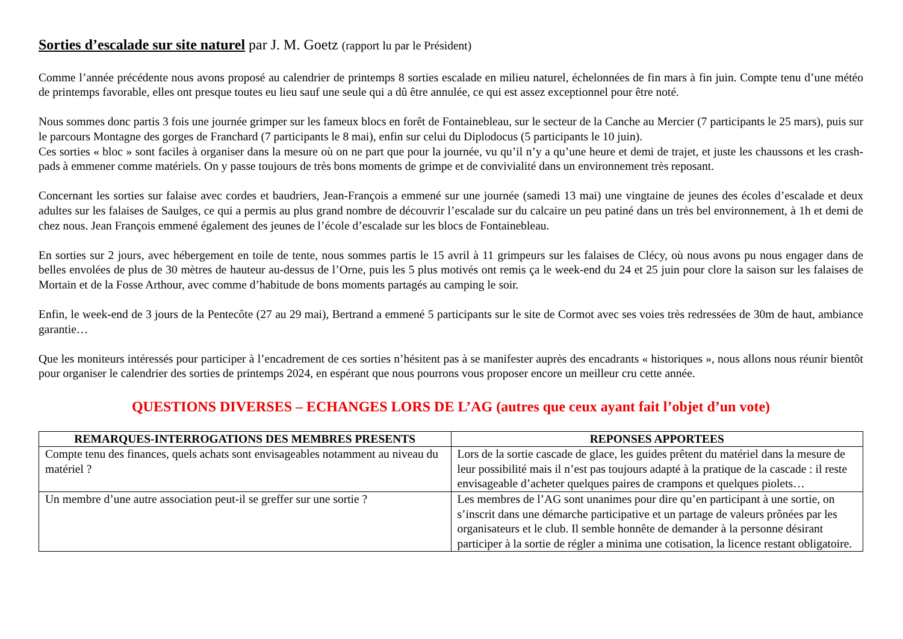Sorties d’escalade sur site naturel par J. M. Goetz (rapport lu par le Président)
Comme l’année précédente nous avons proposé au calendrier de printemps 8 sorties escalade en milieu naturel, échelonnées de fin mars à fin juin. Compte tenu d’une météo de printemps favorable, elles ont presque toutes eu lieu sauf une seule qui a dû être annulée, ce qui est assez exceptionnel pour être noté.
Nous sommes donc partis 3 fois une journée grimper sur les fameux blocs en forêt de Fontainebleau, sur le secteur de la Canche au Mercier (7 participants le 25 mars), puis sur le parcours Montagne des gorges de Franchard (7 participants le 8 mai), enfin sur celui du Diplodocus (5 participants le 10 juin).
Ces sorties « bloc » sont faciles à organiser dans la mesure où on ne part que pour la journée, vu qu’il n’y a qu’une heure et demi de trajet, et juste les chaussons et les crash-pads à emmener comme matériels. On y passe toujours de très bons moments de grimpe et de convivialité dans un environnement très reposant.
Concernant les sorties sur falaise avec cordes et baudriers, Jean-François a emmené sur une journée (samedi 13 mai) une vingtaine de jeunes des écoles d’escalade et deux adultes sur les falaises de Saulges, ce qui a permis au plus grand nombre de découvrir l’escalade sur du calcaire un peu patiné dans un très bel environnement, à 1h et demi de chez nous. Jean François emmené également des jeunes de l’école d’escalade sur les blocs de Fontainebleau.
En sorties sur 2 jours, avec hébergement en toile de tente, nous sommes partis le 15 avril à 11 grimpeurs sur les falaises de Clécy, où nous avons pu nous engager dans de belles envolées de plus de 30 mètres de hauteur au-dessus de l’Orne, puis les 5 plus motivés ont remis ça le week-end du 24 et 25 juin pour clore la saison sur les falaises de Mortain et de la Fosse Arthour, avec comme d’habitude de bons moments partagés au camping le soir.
Enfin, le week-end de 3 jours de la Pentecôte (27 au 29 mai), Bertrand a emmené 5 participants sur le site de Cormot avec ses voies très redressées de 30m de haut, ambiance garantie…
Que les moniteurs intéressés pour participer à l’encadrement de ces sorties n’hésitent pas à se manifester auprès des encadrants « historiques », nous allons nous réunir bientôt pour organiser le calendrier des sorties de printemps 2024, en espérant que nous pourrons vous proposer encore un meilleur cru cette année.
QUESTIONS DIVERSES – ECHANGES LORS DE L’AG (autres que ceux ayant fait l’objet d’un vote)
| REMARQUES-INTERROGATIONS DES MEMBRES PRESENTS | REPONSES APPORTEES |
| --- | --- |
| Compte tenu des finances, quels achats sont envisageables notamment au niveau du matériel ? | Lors de la sortie cascade de glace, les guides prêtent du matériel dans la mesure de leur possibilité mais il n’est pas toujours adapté à la pratique de la cascade : il reste envisageable d’acheter quelques paires de crampons et quelques piolets… |
| Un membre d’une autre association peut-il se greffer sur une sortie ? | Les membres de l’AG sont unanimes pour dire qu’en participant à une sortie, on s’inscrit dans une démarche participative et un partage de valeurs prônées par les organisateurs et le club. Il semble honnête de demander à la personne désirant participer à la sortie de régler a minima une cotisation, la licence restant obligatoire. |